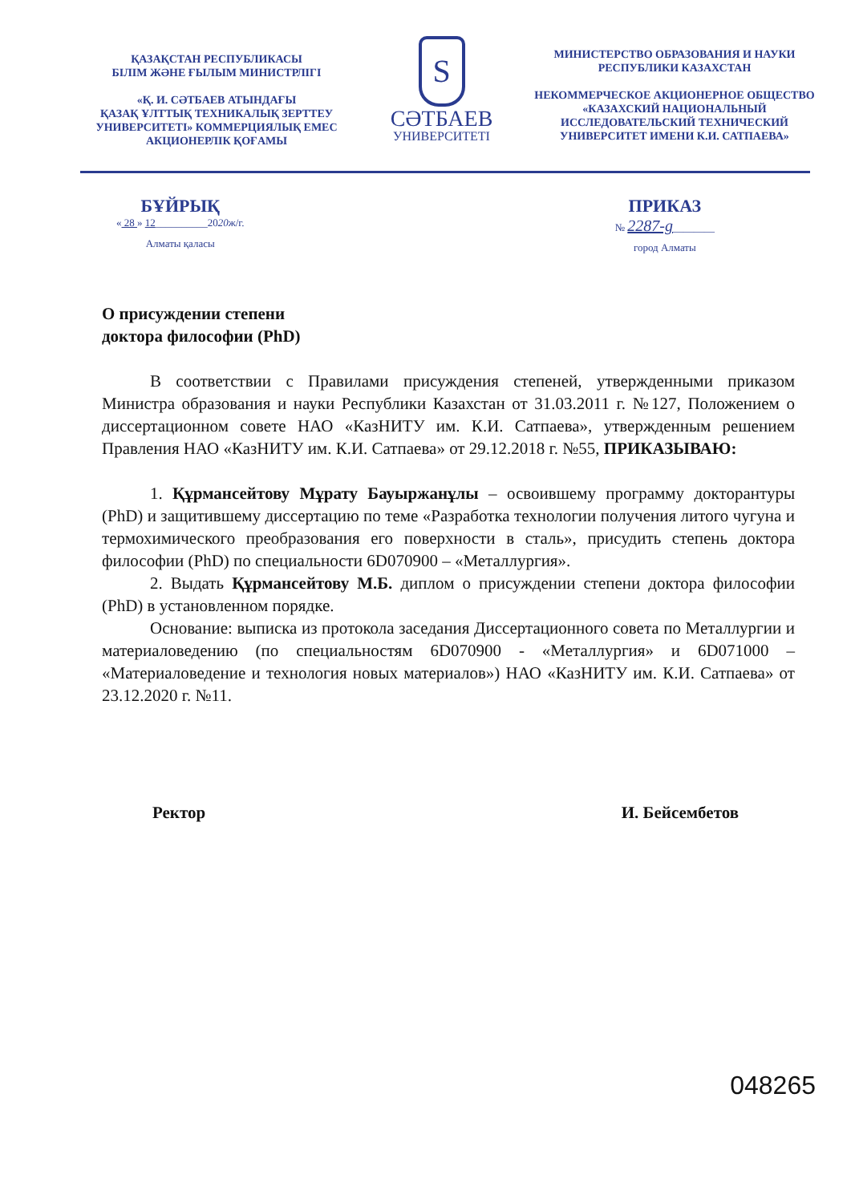ҚАЗАҚСТАН РЕСПУБЛИКАСЫ
БІЛІМ ЖӘНЕ ҒЫЛЫМ МИНИСТРЛІГІ
«Қ. И. СӘТБАЕВ АТЫНДАҒЫ
ҚАЗАҚ ҰЛТТЫҚ ТЕХНИКАЛЫҚ ЗЕРТТЕУ
УНИВЕРСИТЕТІ» КОММЕРЦИЯЛЫҚ ЕМЕС
АКЦИОНЕРЛІК ҚОҒАМЫ
S
СӘТБАЕВ
УНИВЕРСИТЕТІ
МИНИСТЕРСТВО ОБРАЗОВАНИЯ И НАУКИ
РЕСПУБЛИКИ КАЗАХСТАН
НЕКОММЕРЧЕСКОЕ АКЦИОНЕРНОЕ ОБЩЕСТВО
«КАЗАХСКИЙ НАЦИОНАЛЬНЫЙ
ИССЛЕДОВАТЕЛЬСКИЙ ТЕХНИЧЕСКИЙ
УНИВЕРСИТЕТ ИМЕНИ К.И. САТПАЕВА»
БҰЙРЫҚ
« 28 » 12__________2020ж/г.
Алматы қаласы
ПРИКАЗ
№ 2287-g________
город Алматы
О присуждении степени
доктора философии (PhD)
В соответствии с Правилами присуждения степеней, утвержденными приказом Министра образования и науки Республики Казахстан от 31.03.2011 г. №127, Положением о диссертационном совете НАО «КазНИТУ им. К.И. Сатпаева», утвержденным решением Правления НАО «КазНИТУ им. К.И. Сатпаева» от 29.12.2018 г. №55, ПРИКАЗЫВАЮ:
1. Құрмансейтову Мұрату Бауыржанұлы – освоившему программу докторантуры (PhD) и защитившему диссертацию по теме «Разработка технологии получения литого чугуна и термохимического преобразования его поверхности в сталь», присудить степень доктора философии (PhD) по специальности 6D070900 – «Металлургия».
2. Выдать Құрмансейтову М.Б. диплом о присуждении степени доктора философии (PhD) в установленном порядке.
Основание: выписка из протокола заседания Диссертационного совета по Металлургии и материаловедению (по специальностям 6D070900 - «Металлургия» и 6D071000 – «Материаловедение и технология новых материалов») НАО «КазНИТУ им. К.И. Сатпаева» от 23.12.2020 г. №11.
Ректор И. Бейсембетов
048265